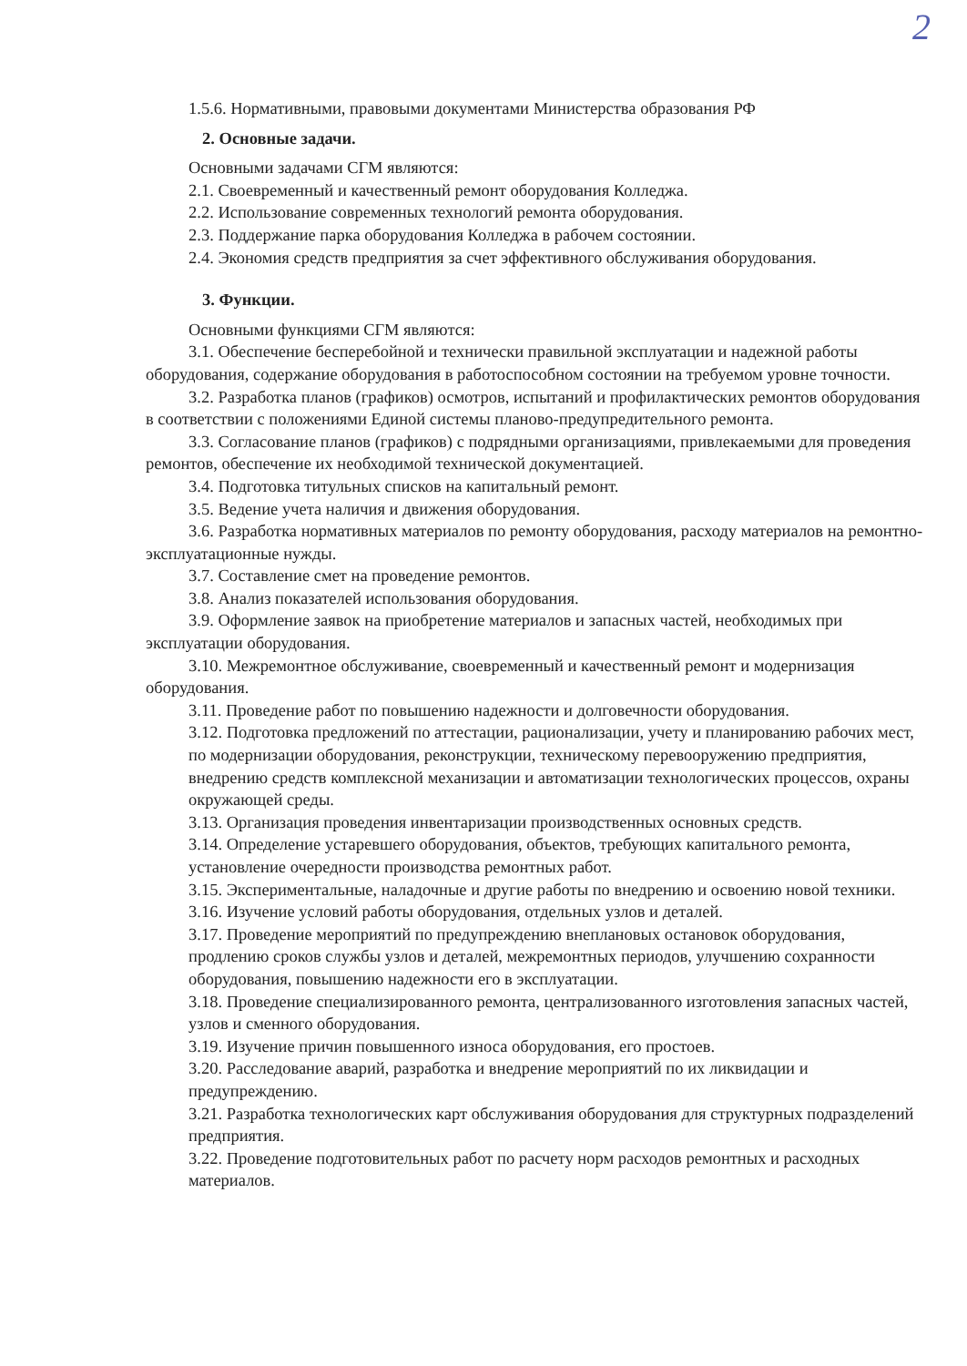2
1.5.6. Нормативными, правовыми документами Министерства образования РФ
2. Основные задачи.
Основными задачами СГМ являются:
2.1. Своевременный и качественный ремонт оборудования Колледжа.
2.2. Использование современных технологий ремонта оборудования.
2.3. Поддержание парка оборудования Колледжа в рабочем состоянии.
2.4. Экономия средств предприятия за счет эффективного обслуживания оборудования.
3. Функции.
Основными функциями СГМ являются:
3.1. Обеспечение бесперебойной и технически правильной эксплуатации и надежной работы оборудования, содержание оборудования в работоспособном состоянии на требуемом уровне точности.
3.2. Разработка планов (графиков) осмотров, испытаний и профилактических ремонтов оборудования в соответствии с положениями Единой системы планово-предупредительного ремонта.
3.3. Согласование планов (графиков) с подрядными организациями, привлекаемыми для проведения ремонтов, обеспечение их необходимой технической документацией.
3.4. Подготовка титульных списков на капитальный ремонт.
3.5. Ведение учета наличия и движения оборудования.
3.6. Разработка нормативных материалов по ремонту оборудования, расходу материалов на ремонтно-эксплуатационные нужды.
3.7. Составление смет на проведение ремонтов.
3.8. Анализ показателей использования оборудования.
3.9. Оформление заявок на приобретение материалов и запасных частей, необходимых при эксплуатации оборудования.
3.10. Межремонтное обслуживание, своевременный и качественный ремонт и модернизация оборудования.
3.11. Проведение работ по повышению надежности и долговечности оборудования.
3.12. Подготовка предложений по аттестации, рационализации, учету и планированию рабочих мест, по модернизации оборудования, реконструкции, техническому перевооружению предприятия, внедрению средств комплексной механизации и автоматизации технологических процессов, охраны окружающей среды.
3.13. Организация проведения инвентаризации производственных основных средств.
3.14. Определение устаревшего оборудования, объектов, требующих капитального ремонта, установление очередности производства ремонтных работ.
3.15. Экспериментальные, наладочные и другие работы по внедрению и освоению новой техники.
3.16. Изучение условий работы оборудования, отдельных узлов и деталей.
3.17. Проведение мероприятий по предупреждению внеплановых остановок оборудования, продлению сроков службы узлов и деталей, межремонтных периодов, улучшению сохранности оборудования, повышению надежности его в эксплуатации.
3.18. Проведение специализированного ремонта, централизованного изготовления запасных частей, узлов и сменного оборудования.
3.19. Изучение причин повышенного износа оборудования, его простоев.
3.20. Расследование аварий, разработка и внедрение мероприятий по их ликвидации и предупреждению.
3.21. Разработка технологических карт обслуживания оборудования для структурных подразделений предприятия.
3.22. Проведение подготовительных работ по расчету норм расходов ремонтных и расходных материалов.